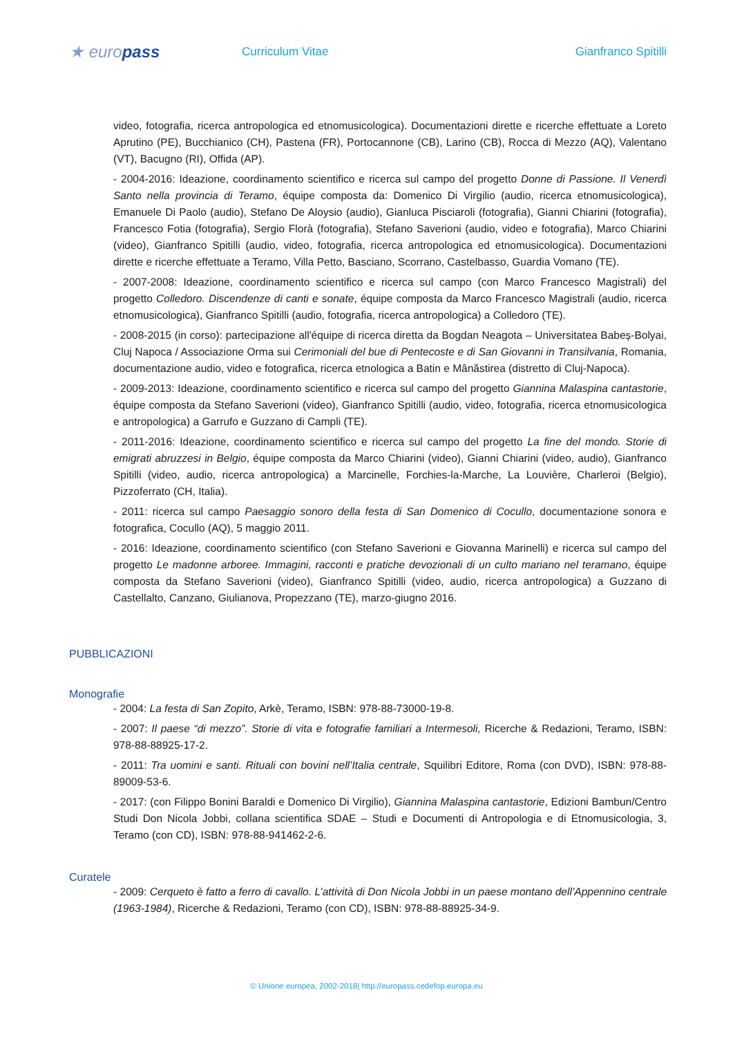★ europass
Curriculum Vitae Gianfranco Spitilli
video, fotografia, ricerca antropologica ed etnomusicologica). Documentazioni dirette e ricerche effettuate a Loreto Aprutino (PE), Bucchianico (CH), Pastena (FR), Portocannone (CB), Larino (CB), Rocca di Mezzo (AQ), Valentano (VT), Bacugno (RI), Offida (AP).
- 2004-2016: Ideazione, coordinamento scientifico e ricerca sul campo del progetto Donne di Passione. Il Venerdì Santo nella provincia di Teramo, équipe composta da: Domenico Di Virgilio (audio, ricerca etnomusicologica), Emanuele Di Paolo (audio), Stefano De Aloysio (audio), Gianluca Pisciaroli (fotografia), Gianni Chiarini (fotografia), Francesco Fotia (fotografia), Sergio Florà (fotografia), Stefano Saverioni (audio, video e fotografia), Marco Chiarini (video), Gianfranco Spitilli (audio, video, fotografia, ricerca antropologica ed etnomusicologica). Documentazioni dirette e ricerche effettuate a Teramo, Villa Petto, Basciano, Scorrano, Castelbasso, Guardia Vomano (TE).
- 2007-2008: Ideazione, coordinamento scientifico e ricerca sul campo (con Marco Francesco Magistrali) del progetto Colledoro. Discendenze di canti e sonate, équipe composta da Marco Francesco Magistrali (audio, ricerca etnomusicologica), Gianfranco Spitilli (audio, fotografia, ricerca antropologica) a Colledoro (TE).
- 2008-2015 (in corso): partecipazione all'équipe di ricerca diretta da Bogdan Neagota – Universitatea Babeș-Bolyai, Cluj Napoca / Associazione Orma sui Cerimoniali del bue di Pentecoste e di San Giovanni in Transilvania, Romania, documentazione audio, video e fotografica, ricerca etnologica a Batin e Mânăstirea (distretto di Cluj-Napoca).
- 2009-2013: Ideazione, coordinamento scientifico e ricerca sul campo del progetto Giannina Malaspina cantastorie, équipe composta da Stefano Saverioni (video), Gianfranco Spitilli (audio, video, fotografia, ricerca etnomusicologica e antropologica) a Garrufo e Guzzano di Campli (TE).
- 2011-2016: Ideazione, coordinamento scientifico e ricerca sul campo del progetto La fine del mondo. Storie di emigrati abruzzesi in Belgio, équipe composta da Marco Chiarini (video), Gianni Chiarini (video, audio), Gianfranco Spitilli (video, audio, ricerca antropologica) a Marcinelle, Forchies-la-Marche, La Louvière, Charleroi (Belgio), Pizzoferrato (CH, Italia).
- 2011: ricerca sul campo Paesaggio sonoro della festa di San Domenico di Cocullo, documentazione sonora e fotografica, Cocullo (AQ), 5 maggio 2011.
- 2016: Ideazione, coordinamento scientifico (con Stefano Saverioni e Giovanna Marinelli) e ricerca sul campo del progetto Le madonne arboree. Immagini, racconti e pratiche devozionali di un culto mariano nel teramano, équipe composta da Stefano Saverioni (video), Gianfranco Spitilli (video, audio, ricerca antropologica) a Guzzano di Castellalto, Canzano, Giulianova, Propezzano (TE), marzo-giugno 2016.
PUBBLICAZIONI
Monografie
- 2004: La festa di San Zopito, Arkè, Teramo, ISBN: 978-88-73000-19-8.
- 2007: Il paese “di mezzo”. Storie di vita e fotografie familiari a Intermesoli, Ricerche & Redazioni, Teramo, ISBN: 978-88-88925-17-2.
- 2011: Tra uomini e santi. Rituali con bovini nell’Italia centrale, Squilibri Editore, Roma (con DVD), ISBN: 978-88-89009-53-6.
- 2017: (con Filippo Bonini Baraldi e Domenico Di Virgilio), Giannina Malaspina cantastorie, Edizioni Bambun/Centro Studi Don Nicola Jobbi, collana scientifica SDAE – Studi e Documenti di Antropologia e di Etnomusicologia, 3, Teramo (con CD), ISBN: 978-88-941462-2-6.
Curatele
- 2009: Cerqueto è fatto a ferro di cavallo. L’attività di Don Nicola Jobbi in un paese montano dell’Appennino centrale (1963-1984), Ricerche & Redazioni, Teramo (con CD), ISBN: 978-88-88925-34-9.
© Unione europea, 2002-2018| http://europass.cedefop.europa.eu